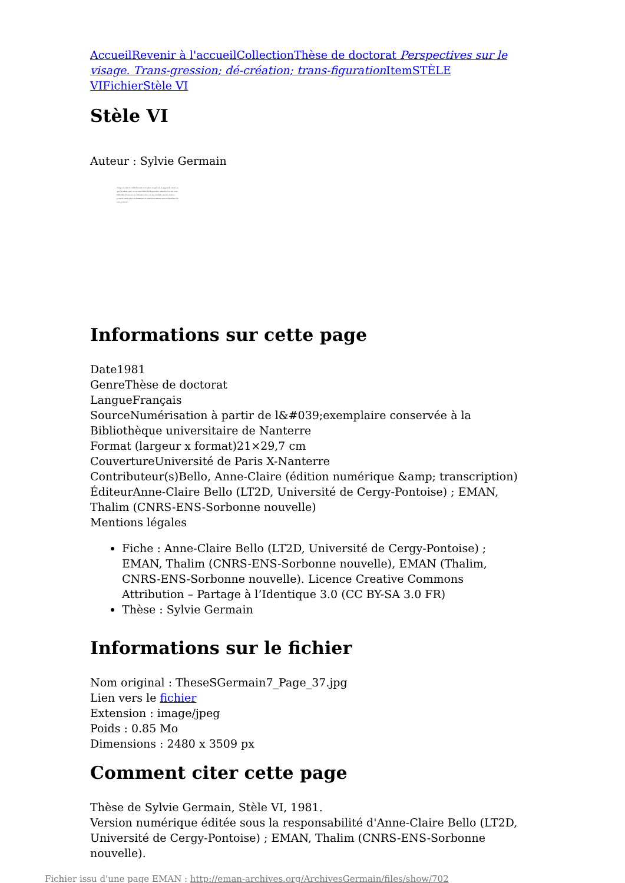Accueil Revenir à l'accueil Collection Thèse de doctorat Perspectives sur le visage. Trans-gression; dé-création; trans-figuration Item STÈLE VI Fichier Stèle VI
Stèle VI
Auteur : Sylvie Germain
s'impose miroir réfléchissant non plus ce qui est et apparaît, mais ce qui "n'existe pas" et se tient dans le disparaître. Ainsi le fou de cour réfléchit-il l'envers et l'absence du roi, ne révélant aucun contre-pouvoir, mais plus violemment et subversivement encore la néant de tout pouvoir...
Informations sur cette page
Date1981
GenreThèse de doctorat
LangueFrançais
SourceNumérisation à partir de l&#039;exemplaire conservée à la Bibliothèque universitaire de Nanterre
Format (largeur x format)21×29,7 cm
CouvertureUniversité de Paris X-Nanterre
Contributeur(s)Bello, Anne-Claire (édition numérique &amp; transcription)
ÉditeurAnne-Claire Bello (LT2D, Université de Cergy-Pontoise) ; EMAN, Thalim (CNRS-ENS-Sorbonne nouvelle)
Mentions légales
Fiche : Anne-Claire Bello (LT2D, Université de Cergy-Pontoise) ; EMAN, Thalim (CNRS-ENS-Sorbonne nouvelle), EMAN (Thalim, CNRS-ENS-Sorbonne nouvelle). Licence Creative Commons Attribution – Partage à l’Identique 3.0 (CC BY-SA 3.0 FR)
Thèse : Sylvie Germain
Informations sur le fichier
Nom original : TheseSGermain7_Page_37.jpg
Lien vers le fichier
Extension : image/jpeg
Poids : 0.85 Mo
Dimensions : 2480 x 3509 px
Comment citer cette page
Thèse de Sylvie Germain, Stèle VI, 1981.
Version numérique éditée sous la responsabilité d'Anne-Claire Bello (LT2D, Université de Cergy-Pontoise) ; EMAN, Thalim (CNRS-ENS-Sorbonne nouvelle).
Fichier issu d'une page EMAN : http://eman-archives.org/ArchivesGermain/files/show/702